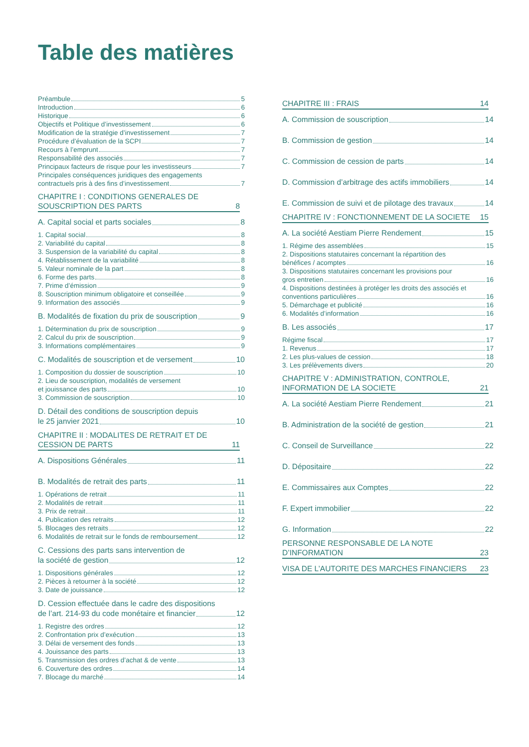Table des matières
Préambule 5
Introduction 6
Historique 6
Objectifs et Politique d’investissement 6
Modification de la stratégie d’investissement 7
Procédure d’évaluation de la SCPI 7
Recours à l’emprunt 7
Responsabilité des associés 7
Principaux facteurs de risque pour les investisseurs 7
Principales conséquences juridiques des engagements
contractuels pris à des fins d’investissement 7
CHAPITRE I : CONDITIONS GENERALES DE
SOUSCRIPTION DES PARTS 8
A. Capital social et parts sociales 8
1. Capital social 8
2. Variabilité du capital 8
3. Suspension de la variabilité du capital 8
4. Rétablissement de la variabilité 8
5. Valeur nominale de la part 8
6. Forme des parts 8
7. Prime d’émission 9
8. Souscription minimum obligatoire et conseillée 9
9. Information des associés 9
B. Modalités de fixation du prix de souscription 9
1. Détermination du prix de souscription 9
2. Calcul du prix de souscription 9
3. Informations complémentaires 9
C. Modalités de souscription et de versement 10
1. Composition du dossier de souscription 10
2. Lieu de souscription, modalités de versement
et jouissance des parts 10
3. Commission de souscription 10
D. Détail des conditions de souscription depuis
le 25 janvier 2021 10
CHAPITRE II : MODALITES DE RETRAIT ET DE
CESSION DE PARTS 11
A. Dispositions Générales 11
B. Modalités de retrait des parts 11
1. Opérations de retrait 11
2. Modalités de retrait 11
3. Prix de retrait 11
4. Publication des retraits 12
5. Blocages des retraits 12
6. Modalités de retrait sur le fonds de remboursement 12
C. Cessions des parts sans intervention de
la société de gestion 12
1. Dispositions générales 12
2. Pièces à retourner à la société 12
3. Date de jouissance 12
D. Cession effectuée dans le cadre des dispositions
de l’art. 214-93 du code monétaire et financier 12
1. Registre des ordres 12
2. Confrontation prix d’exécution 13
3. Délai de versement des fonds 13
4. Jouissance des parts 13
5. Transmission des ordres d’achat & de vente 13
6. Couverture des ordres 14
7. Blocage du marché 14
CHAPITRE III : FRAIS 14
A. Commission de souscription 14
B. Commission de gestion 14
C. Commission de cession de parts 14
D. Commission d’arbitrage des actifs immobiliers 14
E. Commission de suivi et de pilotage des travaux 14
CHAPITRE IV : FONCTIONNEMENT DE LA SOCIETE 15
A. La société Aestiam Pierre Rendement 15
1. Régime des assemblées 15
2. Dispositions statutaires concernant la répartition des
bénéfices / acomptes 16
3. Dispositions statutaires concernant les provisions pour
gros entretien 16
4. Dispositions destinées à protéger les droits des associés et
conventions particulières 16
5. Démarchage et publicité 16
6. Modalités d’information 16
B. Les associés 17
Régime fiscal 17
1. Revenus 17
2. Les plus-values de cession 18
3. Les prélèvements divers 20
CHAPITRE V : ADMINISTRATION, CONTROLE,
INFORMATION DE LA SOCIETE 21
A. La société Aestiam Pierre Rendement 21
B. Administration de la société de gestion 21
C. Conseil de Surveillance 22
D. Dépositaire 22
E. Commissaires aux Comptes 22
F. Expert immobilier 22
G. Information 22
PERSONNE RESPONSABLE DE LA NOTE
D’INFORMATION 23
VISA DE L’AUTORITE DES MARCHES FINANCIERS 23